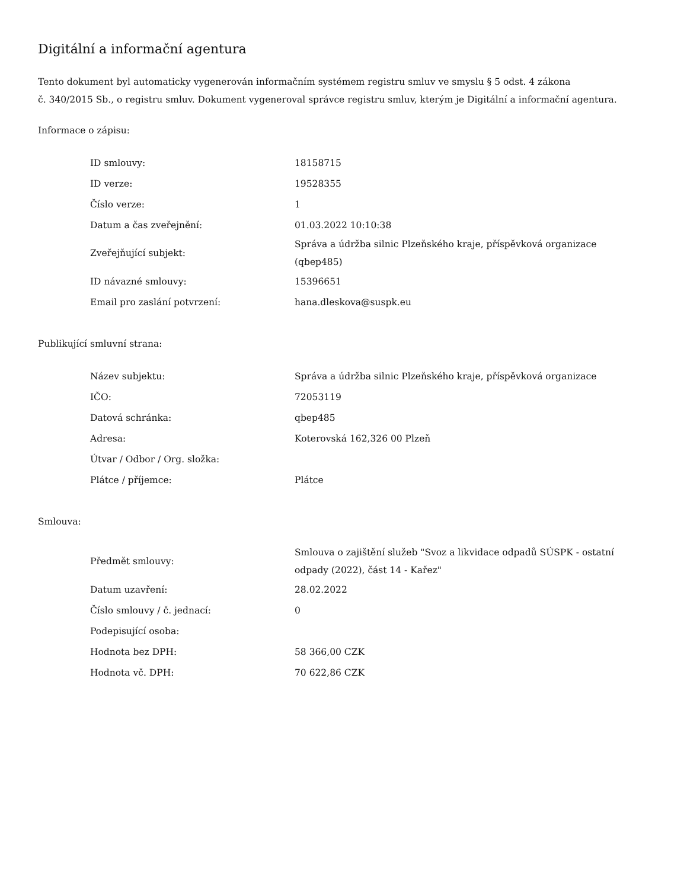Digitální a informační agentura
Tento dokument byl automaticky vygenerován informačním systémem registru smluv ve smyslu § 5 odst. 4 zákona
č. 340/2015 Sb., o registru smluv. Dokument vygeneroval správce registru smluv, kterým je Digitální a informační agentura.
Informace o zápisu:
| ID smlouvy: | 18158715 |
| ID verze: | 19528355 |
| Číslo verze: | 1 |
| Datum a čas zveřejnění: | 01.03.2022 10:10:38 |
| Zveřejňující subjekt: | Správa a údržba silnic Plzeňského kraje, příspěvková organizace (qbep485) |
| ID návazné smlouvy: | 15396651 |
| Email pro zaslání potvrzení: | hana.dleskova@suspk.eu |
Publikující smluvní strana:
| Název subjektu: | Správa a údržba silnic Plzeňského kraje, příspěvková organizace |
| IČO: | 72053119 |
| Datová schránka: | qbep485 |
| Adresa: | Koterovská 162,326 00 Plzeň |
| Útvar / Odbor / Org. složka: | |
| Plátce / příjemce: | Plátce |
Smlouva:
| Předmět smlouvy: | Smlouva o zajištění služeb "Svoz a likvidace odpadů SÚSPK - ostatní odpady (2022), část 14 - Kařez" |
| Datum uzavření: | 28.02.2022 |
| Číslo smlouvy / č. jednací: | 0 |
| Podepisující osoba: | |
| Hodnota bez DPH: | 58 366,00 CZK |
| Hodnota vč. DPH: | 70 622,86 CZK |